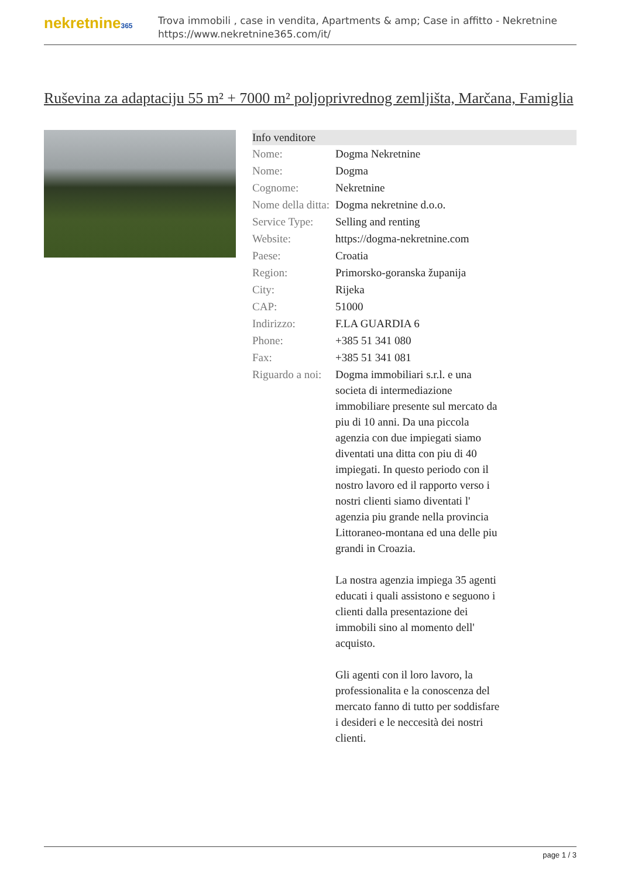nekretnine365
Trova immobili , case in vendita, Apartments & amp; Case in affitto - Nekretnine
https://www.nekretnine365.com/it/
Ruševina za adaptaciju 55 m² + 7000 m² poljoprivrednog zemljišta, Marčana, Famiglia
| Info venditore | |
| --- | --- |
| Nome: | Dogma Nekretnine |
| Nome: | Dogma |
| Cognome: | Nekretnine |
| Nome della ditta: | Dogma nekretnine d.o.o. |
| Service Type: | Selling and renting |
| Website: | https://dogma-nekretnine.com |
| Paese: | Croatia |
| Region: | Primorsko-goranska županija |
| City: | Rijeka |
| CAP: | 51000 |
| Indirizzo: | F.LA GUARDIA 6 |
| Phone: | +385 51 341 080 |
| Fax: | +385 51 341 081 |
| Riguardo a noi: | Dogma immobiliari s.r.l. e una societa di intermediazione immobiliare presente sul mercato da piu di 10 anni. Da una piccola agenzia con due impiegati siamo diventati una ditta con piu di 40 impiegati. In questo periodo con il nostro lavoro ed il rapporto verso i nostri clienti siamo diventati l' agenzia piu grande nella provincia Littoraneo-montana ed una delle piu grandi in Croazia. La nostra agenzia impiega 35 agenti educati i quali assistono e seguono i clienti dalla presentazione dei immobili sino al momento dell' acquisto. Gli agenti con il loro lavoro, la professionalita e la conoscenza del mercato fanno di tutto per soddisfare i desideri e le neccesità dei nostri clienti. |
page 1 / 3